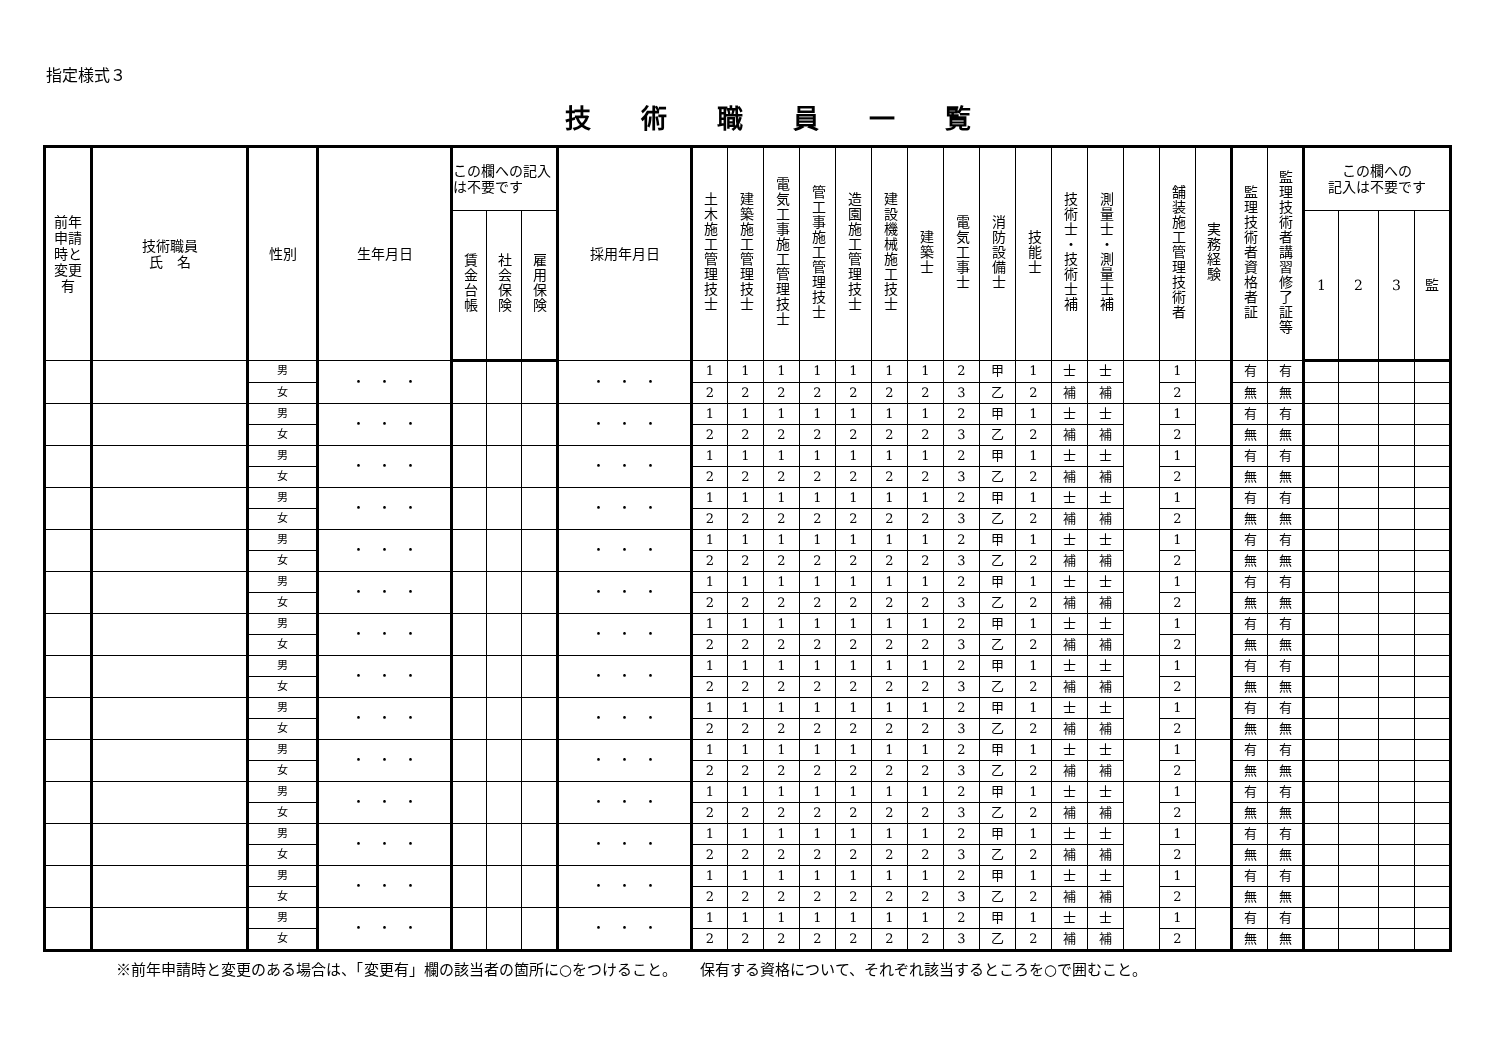指定様式３
技術職員一覧
| 前年 申請 時と 変更 有 | 技術職員 氏 名 | 性別 | 生年月日 | この欄への記入は不要です | | | 採用年月日 | 土木施工管理技士 | 建築施工管理技士 | 電気工事施工管理技士 | 管工事施工管理技士 | 造園施工管理技士 | 建設機械施工技士 | 建築士 | 電気工事士 | 消防設備士 | 技能士 | 技術士・技術士補 | 測量士・測量士補 | | 舗装施工管理技術者 | 実務経験 | 監理技術者資格者証 | 監理技術者講習修了証等 | この欄への 記入は不要です | | | |
| --- | --- | --- | --- | --- | --- | --- | --- | --- | --- | --- | --- | --- | --- | --- | --- | --- | --- | --- | --- | --- | --- | --- | --- | --- | --- | --- | --- | --- |
| | | | | 賃金台帳 | 社会保険 | 雇用保険 | | | | | | | | | | | | | | | | | | | 1 | 2 | 3 | 監 |
| | | 男 | ・ ・ ・ | | | | ・ ・ ・ | 1 | 1 | 1 | 1 | 1 | 1 | 1 | 2 | 甲 | 1 | 士 | 士 | | 1 | | 有 | 有 | | | | |
| | | 女 | | | | | | 2 | 2 | 2 | 2 | 2 | 2 | 2 | 3 | 乙 | 2 | 補 | 補 | | 2 | | 無 | 無 | | | | |
| | | 男 | ・ ・ ・ | | | | ・ ・ ・ | 1 | 1 | 1 | 1 | 1 | 1 | 1 | 2 | 甲 | 1 | 士 | 士 | | 1 | | 有 | 有 | | | | |
| | | 女 | | | | | | 2 | 2 | 2 | 2 | 2 | 2 | 2 | 3 | 乙 | 2 | 補 | 補 | | 2 | | 無 | 無 | | | | |
| | | 男 | ・ ・ ・ | | | | ・ ・ ・ | 1 | 1 | 1 | 1 | 1 | 1 | 1 | 2 | 甲 | 1 | 士 | 士 | | 1 | | 有 | 有 | | | | |
| | | 女 | | | | | | 2 | 2 | 2 | 2 | 2 | 2 | 2 | 3 | 乙 | 2 | 補 | 補 | | 2 | | 無 | 無 | | | | |
| | | 男 | ・ ・ ・ | | | | ・ ・ ・ | 1 | 1 | 1 | 1 | 1 | 1 | 1 | 2 | 甲 | 1 | 士 | 士 | | 1 | | 有 | 有 | | | | |
| | | 女 | | | | | | 2 | 2 | 2 | 2 | 2 | 2 | 2 | 3 | 乙 | 2 | 補 | 補 | | 2 | | 無 | 無 | | | | |
| | | 男 | ・ ・ ・ | | | | ・ ・ ・ | 1 | 1 | 1 | 1 | 1 | 1 | 1 | 2 | 甲 | 1 | 士 | 士 | | 1 | | 有 | 有 | | | | |
| | | 女 | | | | | | 2 | 2 | 2 | 2 | 2 | 2 | 2 | 3 | 乙 | 2 | 補 | 補 | | 2 | | 無 | 無 | | | | |
| | | 男 | ・ ・ ・ | | | | ・ ・ ・ | 1 | 1 | 1 | 1 | 1 | 1 | 1 | 2 | 甲 | 1 | 士 | 士 | | 1 | | 有 | 有 | | | | |
| | | 女 | | | | | | 2 | 2 | 2 | 2 | 2 | 2 | 2 | 3 | 乙 | 2 | 補 | 補 | | 2 | | 無 | 無 | | | | |
| | | 男 | ・ ・ ・ | | | | ・ ・ ・ | 1 | 1 | 1 | 1 | 1 | 1 | 1 | 2 | 甲 | 1 | 士 | 士 | | 1 | | 有 | 有 | | | | |
| | | 女 | | | | | | 2 | 2 | 2 | 2 | 2 | 2 | 2 | 3 | 乙 | 2 | 補 | 補 | | 2 | | 無 | 無 | | | | |
| | | 男 | ・ ・ ・ | | | | ・ ・ ・ | 1 | 1 | 1 | 1 | 1 | 1 | 1 | 2 | 甲 | 1 | 士 | 士 | | 1 | | 有 | 有 | | | | |
| | | 女 | | | | | | 2 | 2 | 2 | 2 | 2 | 2 | 2 | 3 | 乙 | 2 | 補 | 補 | | 2 | | 無 | 無 | | | | |
| | | 男 | ・ ・ ・ | | | | ・ ・ ・ | 1 | 1 | 1 | 1 | 1 | 1 | 1 | 2 | 甲 | 1 | 士 | 士 | | 1 | | 有 | 有 | | | | |
| | | 女 | | | | | | 2 | 2 | 2 | 2 | 2 | 2 | 2 | 3 | 乙 | 2 | 補 | 補 | | 2 | | 無 | 無 | | | | |
| | | 男 | ・ ・ ・ | | | | ・ ・ ・ | 1 | 1 | 1 | 1 | 1 | 1 | 1 | 2 | 甲 | 1 | 士 | 士 | | 1 | | 有 | 有 | | | | |
| | | 女 | | | | | | 2 | 2 | 2 | 2 | 2 | 2 | 2 | 3 | 乙 | 2 | 補 | 補 | | 2 | | 無 | 無 | | | | |
| | | 男 | ・ ・ ・ | | | | ・ ・ ・ | 1 | 1 | 1 | 1 | 1 | 1 | 1 | 2 | 甲 | 1 | 士 | 士 | | 1 | | 有 | 有 | | | | |
| | | 女 | | | | | | 2 | 2 | 2 | 2 | 2 | 2 | 2 | 3 | 乙 | 2 | 補 | 補 | | 2 | | 無 | 無 | | | | |
| | | 男 | ・ ・ ・ | | | | ・ ・ ・ | 1 | 1 | 1 | 1 | 1 | 1 | 1 | 2 | 甲 | 1 | 士 | 士 | | 1 | | 有 | 有 | | | | |
| | | 女 | | | | | | 2 | 2 | 2 | 2 | 2 | 2 | 2 | 3 | 乙 | 2 | 補 | 補 | | 2 | | 無 | 無 | | | | |
| | | 男 | ・ ・ ・ | | | | ・ ・ ・ | 1 | 1 | 1 | 1 | 1 | 1 | 1 | 2 | 甲 | 1 | 士 | 士 | | 1 | | 有 | 有 | | | | |
| | | 女 | | | | | | 2 | 2 | 2 | 2 | 2 | 2 | 2 | 3 | 乙 | 2 | 補 | 補 | | 2 | | 無 | 無 | | | | |
| | | 男 | ・ ・ ・ | | | | ・ ・ ・ | 1 | 1 | 1 | 1 | 1 | 1 | 1 | 2 | 甲 | 1 | 士 | 士 | | 1 | | 有 | 有 | | | | |
| | | 女 | | | | | | 2 | 2 | 2 | 2 | 2 | 2 | 2 | 3 | 乙 | 2 | 補 | 補 | | 2 | | 無 | 無 | | | | |
※前年申請時と変更のある場合は、「変更有」欄の該当者の箇所に○をつけること。　　保有する資格について、それぞれ該当するところを○で囲むこと。